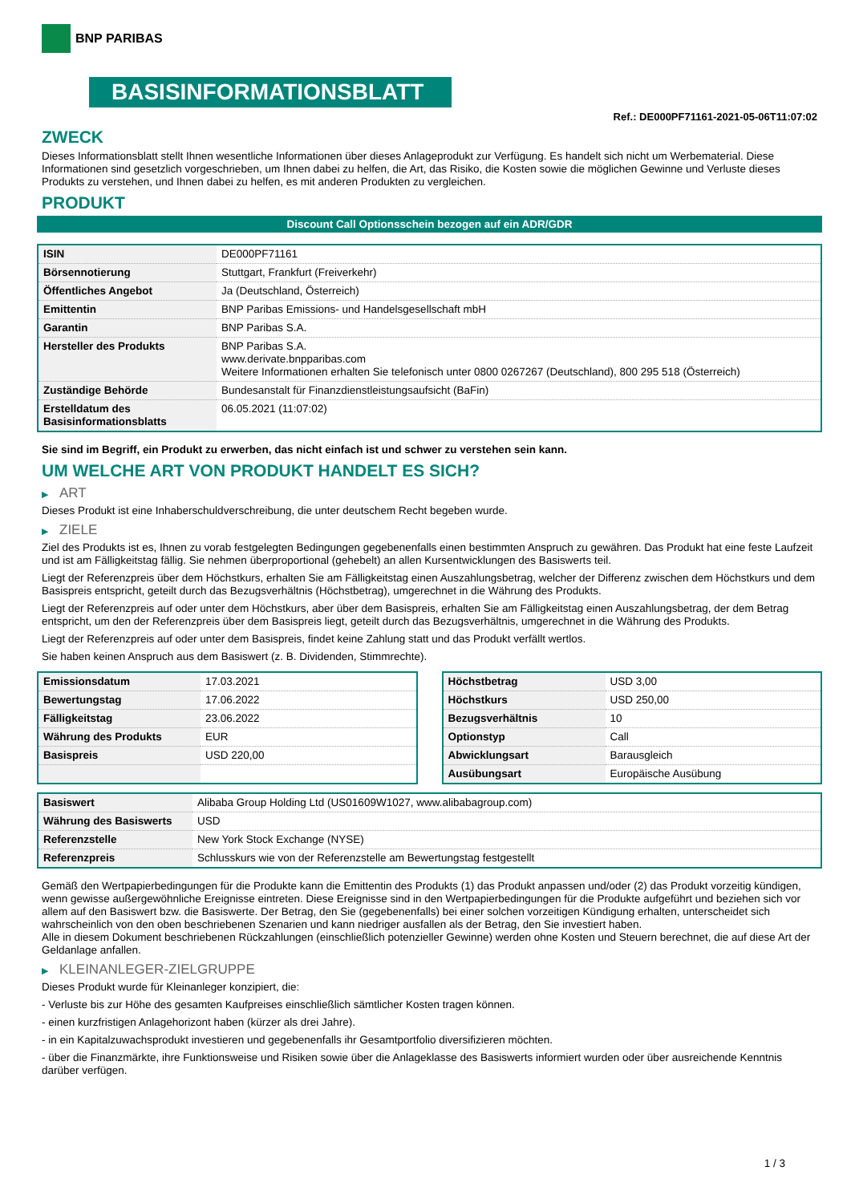BNP PARIBAS
BASISINFORMATIONSBLATT
Ref.: DE000PF71161-2021-05-06T11:07:02
ZWECK
Dieses Informationsblatt stellt Ihnen wesentliche Informationen über dieses Anlageprodukt zur Verfügung. Es handelt sich nicht um Werbematerial. Diese Informationen sind gesetzlich vorgeschrieben, um Ihnen dabei zu helfen, die Art, das Risiko, die Kosten sowie die möglichen Gewinne und Verluste dieses Produkts zu verstehen, und Ihnen dabei zu helfen, es mit anderen Produkten zu vergleichen.
PRODUKT
Discount Call Optionsschein bezogen auf ein ADR/GDR
| ISIN | DE000PF71161 |
| Börsennotierung | Stuttgart, Frankfurt (Freiverkehr) |
| Öffentliches Angebot | Ja (Deutschland, Österreich) |
| Emittentin | BNP Paribas Emissions- und Handelsgesellschaft mbH |
| Garantin | BNP Paribas S.A. |
| Hersteller des Produkts | BNP Paribas S.A. www.derivate.bnpparibas.com Weitere Informationen erhalten Sie telefonisch unter 0800 0267267 (Deutschland), 800 295 518 (Österreich) |
| Zuständige Behörde | Bundesanstalt für Finanzdienstleistungsaufsicht (BaFin) |
| Erstelldatum des Basisinformationsblatts | 06.05.2021 (11:07:02) |
Sie sind im Begriff, ein Produkt zu erwerben, das nicht einfach ist und schwer zu verstehen sein kann.
UM WELCHE ART VON PRODUKT HANDELT ES SICH?
▶ ART
Dieses Produkt ist eine Inhaberschuldverschreibung, die unter deutschem Recht begeben wurde.
▶ ZIELE
Ziel des Produkts ist es, Ihnen zu vorab festgelegten Bedingungen gegebenenfalls einen bestimmten Anspruch zu gewähren. Das Produkt hat eine feste Laufzeit und ist am Fälligkeitstag fällig. Sie nehmen überproportional (gehebelt) an allen Kursentwicklungen des Basiswerts teil.
Liegt der Referenzpreis über dem Höchstkurs, erhalten Sie am Fälligkeitstag einen Auszahlungsbetrag, welcher der Differenz zwischen dem Höchstkurs und dem Basispreis entspricht, geteilt durch das Bezugsverhältnis (Höchstbetrag), umgerechnet in die Währung des Produkts.
Liegt der Referenzpreis auf oder unter dem Höchstkurs, aber über dem Basispreis, erhalten Sie am Fälligkeitstag einen Auszahlungsbetrag, der dem Betrag entspricht, um den der Referenzpreis über dem Basispreis liegt, geteilt durch das Bezugsverhältnis, umgerechnet in die Währung des Produkts.
Liegt der Referenzpreis auf oder unter dem Basispreis, findet keine Zahlung statt und das Produkt verfällt wertlos.
Sie haben keinen Anspruch aus dem Basiswert (z. B. Dividenden, Stimmrechte).
| Emissionsdatum | 17.03.2021 |
| Bewertungstag | 17.06.2022 |
| Fälligkeitstag | 23.06.2022 |
| Währung des Produkts | EUR |
| Basispreis | USD 220,00 |
| Höchstbetrag | USD 3,00 |
| Höchstkurs | USD 250,00 |
| Bezugsverhältnis | 10 |
| Optionstyp | Call |
| Abwicklungsart | Barausgleich |
| Ausübungsart | Europäische Ausübung |
| Basiswert | Alibaba Group Holding Ltd (US01609W1027, www.alibabagroup.com) |
| Währung des Basiswerts | USD |
| Referenzstelle | New York Stock Exchange (NYSE) |
| Referenzpreis | Schlusskurs wie von der Referenzstelle am Bewertungstag festgestellt |
Gemäß den Wertpapierbedingungen für die Produkte kann die Emittentin des Produkts (1) das Produkt anpassen und/oder (2) das Produkt vorzeitig kündigen, wenn gewisse außergewöhnliche Ereignisse eintreten. Diese Ereignisse sind in den Wertpapierbedingungen für die Produkte aufgeführt und beziehen sich vor allem auf den Basiswert bzw. die Basiswerte. Der Betrag, den Sie (gegebenenfalls) bei einer solchen vorzeitigen Kündigung erhalten, unterscheidet sich wahrscheinlich von den oben beschriebenen Szenarien und kann niedriger ausfallen als der Betrag, den Sie investiert haben.
Alle in diesem Dokument beschriebenen Rückzahlungen (einschließlich potenzieller Gewinne) werden ohne Kosten und Steuern berechnet, die auf diese Art der Geldanlage anfallen.
▶ KLEINANLEGER-ZIELGRUPPE
Dieses Produkt wurde für Kleinanleger konzipiert, die:
- Verluste bis zur Höhe des gesamten Kaufpreises einschließlich sämtlicher Kosten tragen können.
- einen kurzfristigen Anlagehorizont haben (kürzer als drei Jahre).
- in ein Kapitalzuwachsprodukt investieren und gegebenenfalls ihr Gesamtportfolio diversifizieren möchten.
- über die Finanzmärkte, ihre Funktionsweise und Risiken sowie über die Anlageklasse des Basiswerts informiert wurden oder über ausreichende Kenntnis darüber verfügen.
1 / 3